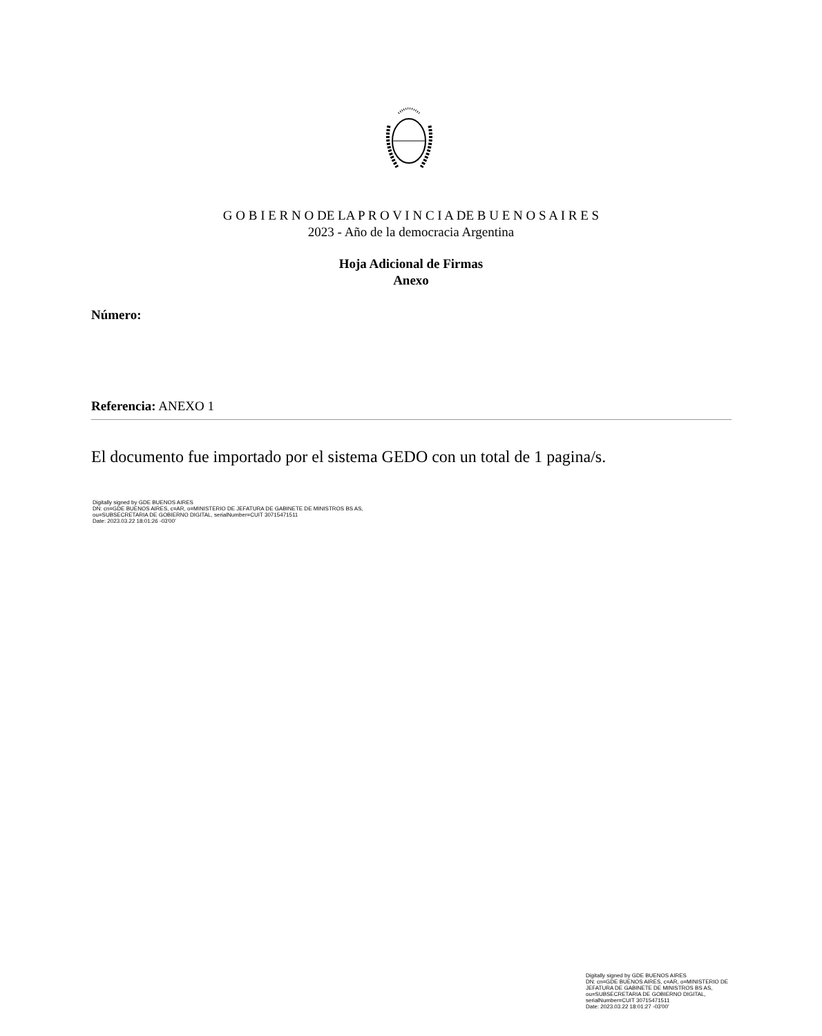G O B I E R N O DE LA P R O V I N C I A DE B U E N O S A I R E S
2023 - Año de la democracia Argentina
Hoja Adicional de Firmas
Anexo
Número:
Referencia: ANEXO 1
El documento fue importado por el sistema GEDO con un total de 1 pagina/s.
Digitally signed by GDE BUENOS AIRES
DN: cn=GDE BUENOS AIRES, c=AR, o=MINISTERIO DE JEFATURA DE GABINETE DE MINISTROS BS AS,
ou=SUBSECRETARIA DE GOBIERNO DIGITAL, serialNumber=CUIT 30715471511
Date: 2023.03.22 18:01:26 -03'00'
Digitally signed by GDE BUENOS AIRES
DN: cn=GDE BUENOS AIRES, c=AR, o=MINISTERIO DE
JEFATURA DE GABINETE DE MINISTROS BS AS,
ou=SUBSECRETARIA DE GOBIERNO DIGITAL,
serialNumber=CUIT 30715471511
Date: 2023.03.22 18:01:27 -03'00'